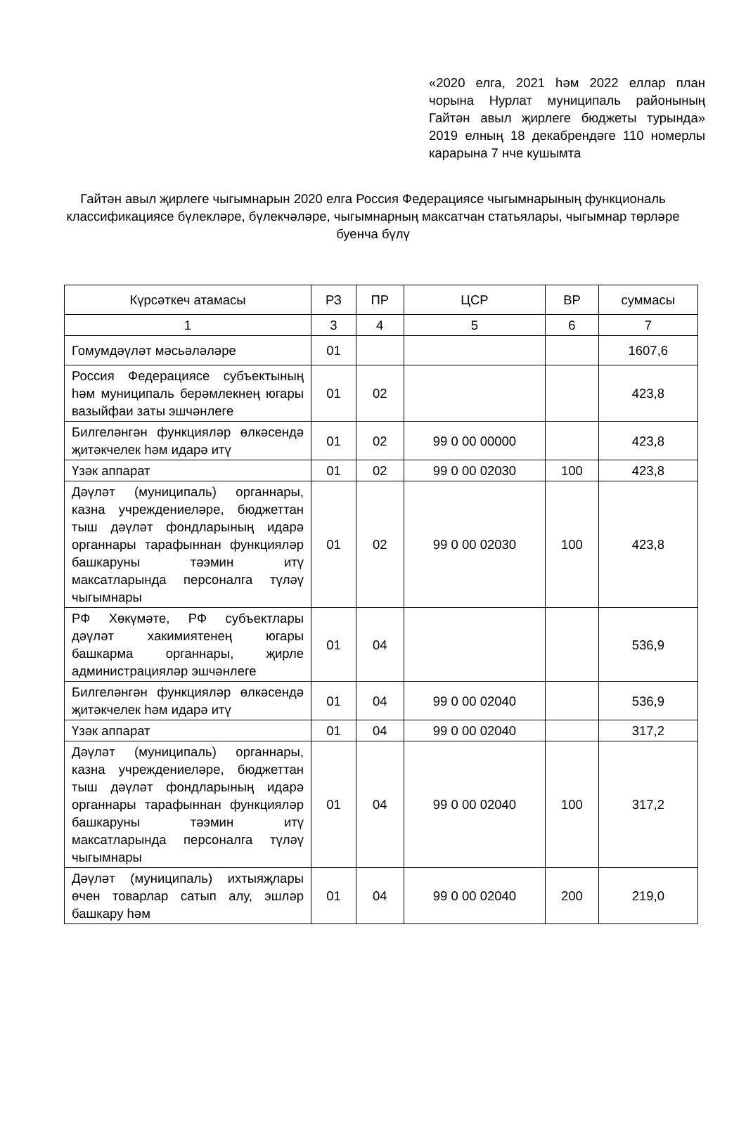«2020 елга, 2021 һәм 2022 еллар план чорына Нурлат муниципаль районының Гайтән авыл җирлеге бюджеты турында» 2019 елның 18 декабрендәге 110 номерлы карарына 7 нче кушымта
Гайтән авыл җирлеге чыгымнарын 2020 елга Россия Федерациясе чыгымнарының функциональ классификациясе бүлекләре, бүлекчәләре, чыгымнарның максатчан статьялары, чыгымнар төрләре буенча бүлү
| Күрсәткеч атамасы | РЗ | ПР | ЦСР | ВР | суммасы |
| --- | --- | --- | --- | --- | --- |
| 1 | 3 | 4 | 5 | 6 | 7 |
| Гомумдәүләт мәсьәләләре | 01 | | | | 1607,6 |
| Россия Федерациясе субъектының һәм муниципаль берәмлекнең югары вазыйфаи заты эшчәнлеге | 01 | 02 | | | 423,8 |
| Билгеләнгән функцияләр өлкәсендә җитәкчелек һәм идарә итү | 01 | 02 | 99 0 00 00000 | | 423,8 |
| Үзәк аппарат | 01 | 02 | 99 0 00 02030 | 100 | 423,8 |
| Дәүләт (муниципаль) органнары, казна учреждениеләре, бюджеттан тыш дәүләт фондларының идарә органнары тарафыннан функцияләр башкаруны тәэмин итү максатларында персоналга түләү чыгымнары | 01 | 02 | 99 0 00 02030 | 100 | 423,8 |
| РФ Хөкүмәте, РФ субъектлары дәүләт хакимиятенең югары башкарма органнары, җирле администрацияләр эшчәнлеге | 01 | 04 | | | 536,9 |
| Билгеләнгән функцияләр өлкәсендә җитәкчелек һәм идарә итү | 01 | 04 | 99 0 00 02040 | | 536,9 |
| Үзәк аппарат | 01 | 04 | 99 0 00 02040 | | 317,2 |
| Дәүләт (муниципаль) органнары, казна учреждениеләре, бюджеттан тыш дәүләт фондларының идарә органнары тарафыннан функцияләр башкаруны тәэмин итү максатларында персоналга түләү чыгымнары | 01 | 04 | 99 0 00 02040 | 100 | 317,2 |
| Дәүләт (муниципаль) ихтыяҗлары өчен товарлар сатып алу, эшләр башкару һәм | 01 | 04 | 99 0 00 02040 | 200 | 219,0 |